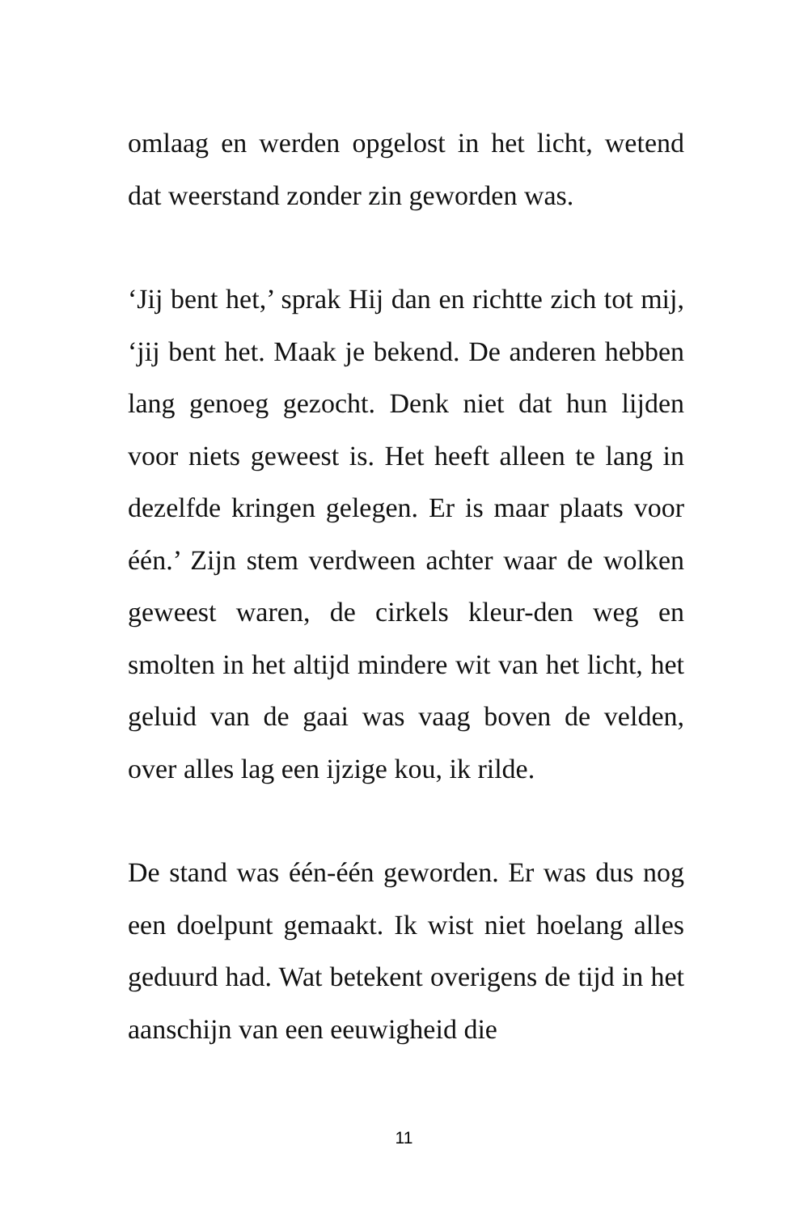omlaag en werden opgelost in het licht, wetend dat weerstand zonder zin geworden was.
‘Jij bent het,’ sprak Hij dan en richtte zich tot mij, ‘jij bent het. Maak je bekend. De anderen hebben lang genoeg gezocht. Denk niet dat hun lijden voor niets geweest is. Het heeft alleen te lang in dezelfde kringen gelegen. Er is maar plaats voor één.’ Zijn stem verdween achter waar de wolken geweest waren, de cirkels kleur-den weg en smolten in het altijd mindere wit van het licht, het geluid van de gaai was vaag boven de velden, over alles lag een ijzige kou, ik rilde.
De stand was één-één geworden. Er was dus nog een doelpunt gemaakt. Ik wist niet hoelang alles geduurd had. Wat betekent overigens de tijd in het aanschijn van een eeuwigheid die
11